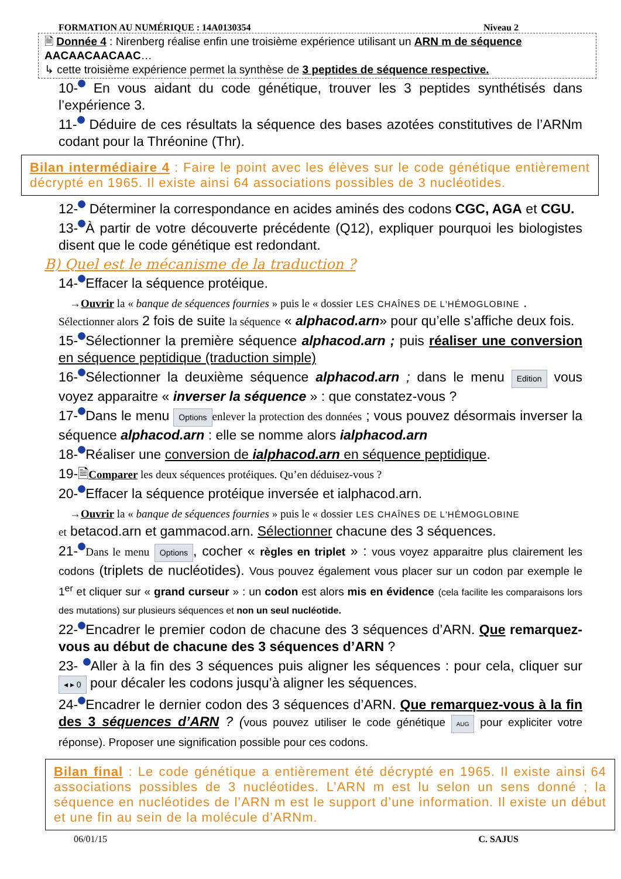FORMATION AU NUMÉRIQUE : 14A0130354 Niveau 2
🗎 Donnée 4 : Nirenberg réalise enfin une troisième expérience utilisant un ARN m de séquence
AACAACAACAAC…
↳ cette troisième expérience permet la synthèse de 3 peptides de séquence respective.
10- En vous aidant du code génétique, trouver les 3 peptides synthétisés dans l’expérience 3.
11- Déduire de ces résultats la séquence des bases azotées constitutives de l’ARNm codant pour la Thréonine (Thr).
Bilan intermédiaire 4 : Faire le point avec les élèves sur le code génétique entièrement décrypté en 1965. Il existe ainsi 64 associations possibles de 3 nucléotides.
12- Déterminer la correspondance en acides aminés des codons CGC, AGA et CGU.
13- À partir de votre découverte précédente (Q12), expliquer pourquoi les biologistes disent que le code génétique est redondant.
B) Quel est le mécanisme de la traduction ?
14- Effacer la séquence protéique.
→Ouvrir la « banque de séquences fournies » puis le « dossier LES CHAÎNES DE L'HÉMOGLOBINE .
Sélectionner alors 2 fois de suite la séquence « alphacod.arn» pour qu’elle s’affiche deux fois.
15- Sélectionner la première séquence alphacod.arn ; puis réaliser une conversion en séquence peptidique (traduction simple)
16- Sélectionner la deuxième séquence alphacod.arn ; dans le menu Edition vous voyez apparaitre « inverser la séquence » : que constatez-vous ?
17- Dans le menu Options enlever la protection des données ; vous pouvez désormais inverser la séquence alphacod.arn : elle se nomme alors ialphacod.arn
18- Réaliser une conversion de ialphacod.arn en séquence peptidique.
19-🗎Comparer les deux séquences protéiques. Qu’en déduisez-vous ?
20- Effacer la séquence protéique inversée et ialphacod.arn.
→Ouvrir la « banque de séquences fournies » puis le « dossier LES CHAÎNES DE L'HÉMOGLOBINE
et betacod.arn et gammacod.arn. Sélectionner chacune des 3 séquences.
21- Dans le menu Options, cocher « règles en triplet » : vous voyez apparaitre plus clairement les codons (triplets de nucléotides). Vous pouvez également vous placer sur un codon par exemple le 1<sup>er</sup> et cliquer sur « grand curseur » : un codon est alors mis en évidence (cela facilite les comparaisons lors des mutations) sur plusieurs séquences et non un seul nucléotide.
22- Encadrer le premier codon de chacune des 3 séquences d’ARN. Que remarquez-vous au début de chacune des 3 séquences d’ARN ?
23- Aller à la fin des 3 séquences puis aligner les séquences : pour cela, cliquer sur ◂ ▸ 0 pour décaler les codons jusqu’à aligner les séquences.
24- Encadrer le dernier codon des 3 séquences d’ARN. Que remarquez-vous à la fin des 3 séquences d’ARN ? (vous pouvez utiliser le code génétique AUG pour expliciter votre réponse). Proposer une signification possible pour ces codons.
Bilan final : Le code génétique a entièrement été décrypté en 1965. Il existe ainsi 64 associations possibles de 3 nucléotides. L’ARN m est lu selon un sens donné ; la séquence en nucléotides de l’ARN m est le support d’une information. Il existe un début et une fin au sein de la molécule d’ARNm.
06/01/15 C. SAJUS